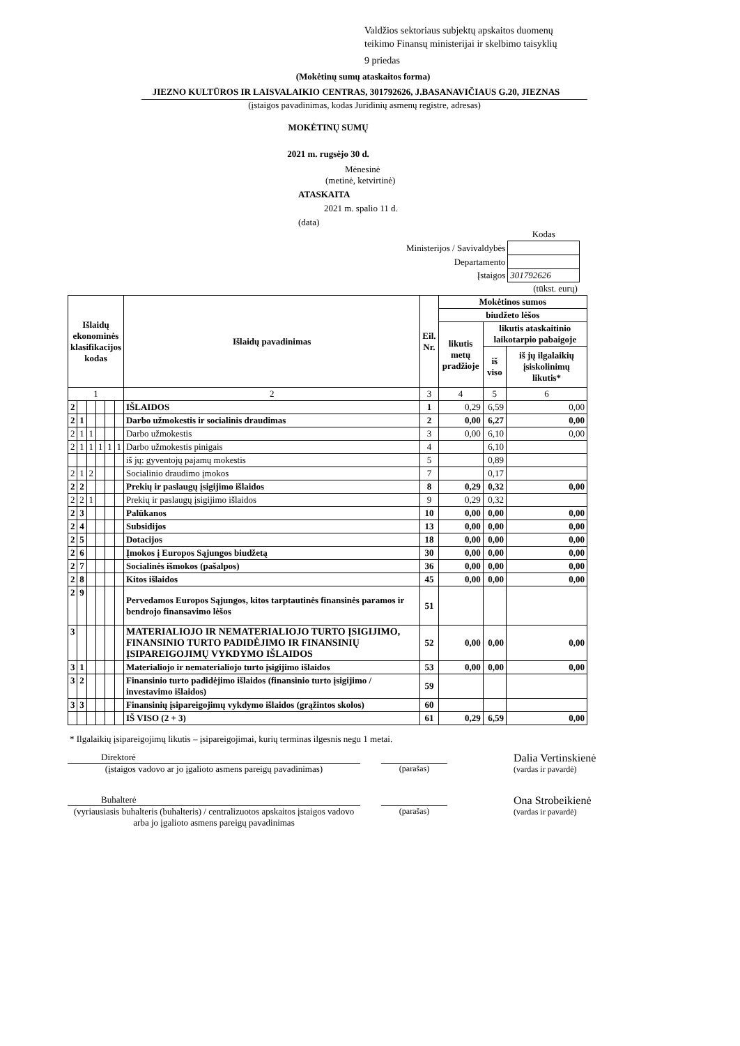Valdžios sektoriaus subjektų apskaitos duomenų
teikimo Finansų ministerijai ir skelbimo taisyklių
9 priedas
(Mokėtinų sumų ataskaitos forma)
JIEZNO KULTŪROS IR LAISVALAIKIO CENTRAS, 301792626, J.BASANAVIČIAUS G.20, JIEZNAS
(įstaigos pavadinimas, kodas Juridinių asmenų registre, adresas)
MOKĖTINŲ SUMŲ
2021 m. rugsėjo 30 d.
Mėnesinė
(metinė, ketvirtinė)
ATASKAITA
2021 m. spalio 11 d.
(data)
| | Kodas |
| Ministerijos / Savivaldybės | |
| Departamento | |
| Įstaigos | 301792626 |
| | (tūkst. eurų) |
| Išlaidų ekonominės klasifikacijos kodas | | | | | | Išlaidų pavadinimas | Eil. Nr. | Mokėtinos sumos | | |
| --- | --- | --- | --- | --- | --- | --- | --- | --- | --- | --- |
| | | | | | | | | biudžeto lėšos | | |
| | | | | | | | | likutis metų pradžioje | likutis ataskaitinio laikotarpio pabaigoje | |
| | | | | | | | | | iš viso | iš jų ilgalaikių įsiskolinimų likutis* |
| 1 | | | | | | 2 | 3 | 4 | 5 | 6 |
| 2 | | | | | | IŠLAIDOS | 1 | 0,29 | 6,59 | 0,00 |
| 2 | 1 | | | | | Darbo užmokestis ir socialinis draudimas | 2 | 0,00 | 6,27 | 0,00 |
| 2 | 1 | 1 | | | | Darbo užmokestis | 3 | 0,00 | 6,10 | 0,00 |
| 2 | 1 | 1 | 1 | 1 | 1 | Darbo užmokestis pinigais | 4 | | 6,10 | |
| | | | | | | iš jų: gyventojų pajamų mokestis | 5 | | 0,89 | |
| 2 | 1 | 2 | | | | Socialinio draudimo įmokos | 7 | | 0,17 | |
| 2 | 2 | | | | | Prekių ir paslaugų įsigijimo išlaidos | 8 | 0,29 | 0,32 | 0,00 |
| 2 | 2 | 1 | | | | Prekių ir paslaugų įsigijimo išlaidos | 9 | 0,29 | 0,32 | |
| 2 | 3 | | | | | Palūkanos | 10 | 0,00 | 0,00 | 0,00 |
| 2 | 4 | | | | | Subsidijos | 13 | 0,00 | 0,00 | 0,00 |
| 2 | 5 | | | | | Dotacijos | 18 | 0,00 | 0,00 | 0,00 |
| 2 | 6 | | | | | Įmokos į Europos Sąjungos biudžetą | 30 | 0,00 | 0,00 | 0,00 |
| 2 | 7 | | | | | Socialinės išmokos (pašalpos) | 36 | 0,00 | 0,00 | 0,00 |
| 2 | 8 | | | | | Kitos išlaidos | 45 | 0,00 | 0,00 | 0,00 |
| 2 | 9 | | | | | Pervedamos Europos Sąjungos, kitos tarptautinės finansinės paramos ir bendrojo finansavimo lėšos | 51 | | | |
| 3 | | | | | | MATERIALIOJO IR NEMATERIALIOJO TURTO ĮSIGIJIMO, FINANSINIO TURTO PADIDĖJIMO IR FINANSINIŲ ĮSIPAREIGOJIMŲ VYKDYMO IŠLAIDOS | 52 | 0,00 | 0,00 | 0,00 |
| 3 | 1 | | | | | Materialiojo ir nematerialiojo turto įsigijimo išlaidos | 53 | 0,00 | 0,00 | 0,00 |
| 3 | 2 | | | | | Finansinio turto padidėjimo išlaidos (finansinio turto įsigijimo / investavimo išlaidos) | 59 | | | |
| 3 | 3 | | | | | Finansinių įsipareigojimų vykdymo išlaidos (grąžintos skolos) | 60 | | | |
| | | | | | | IŠ VISO (2 + 3) | 61 | 0,29 | 6,59 | 0,00 |
* Ilgalaikių įsipareigojimų likutis – įsipareigojimai, kurių terminas ilgesnis negu 1 metai.
Direktorė
(įstaigos vadovo ar jo įgalioto asmens pareigų pavadinimas)
(parašas)
Dalia Vertinskienė
(vardas ir pavardė)
Buhalterė
(vyriausiasis buhalteris (buhalteris) / centralizuotos apskaitos įstaigos vadovo arba jo įgalioto asmens pareigų pavadinimas
(parašas)
Ona Strobeikienė
(vardas ir pavardė)